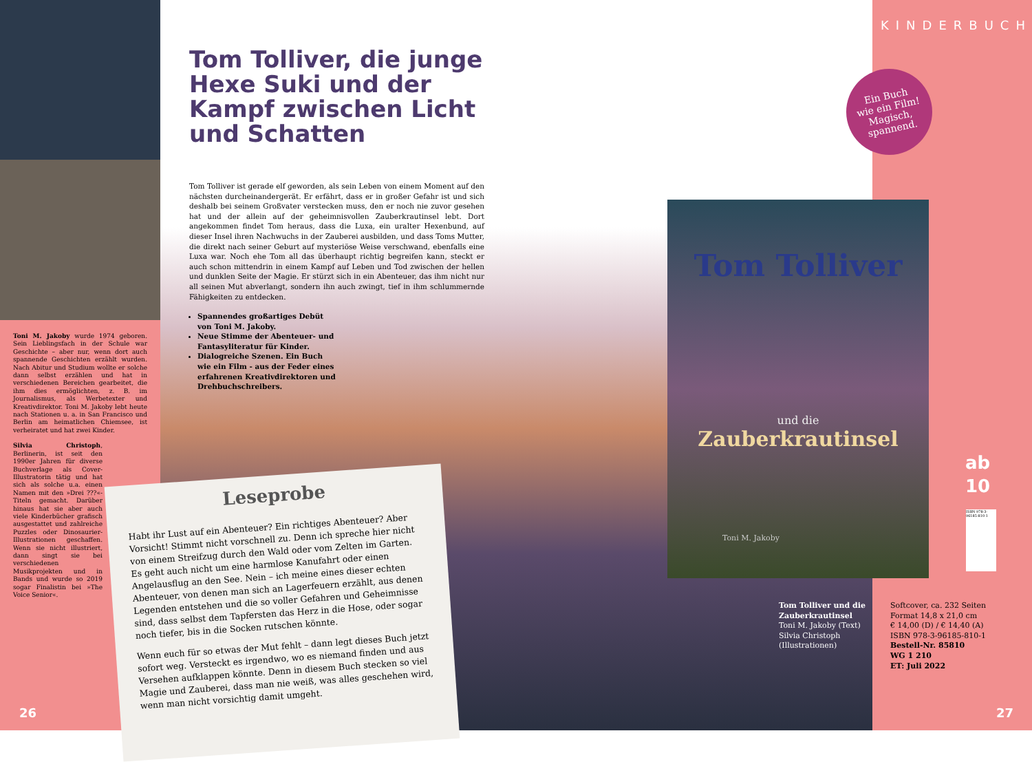KINDERBUCH
Tom Tolliver, die junge Hexe Suki und der Kampf zwischen Licht und Schatten
Tom Tolliver ist gerade elf geworden, als sein Leben von einem Moment auf den nächsten durcheinandergerät. Er erfährt, dass er in großer Gefahr ist und sich deshalb bei seinem Großvater verstecken muss, den er noch nie zuvor gesehen hat und der allein auf der geheimnisvollen Zauberkrautinsel lebt. Dort angekommen findet Tom heraus, dass die Luxa, ein uralter Hexenbund, auf dieser Insel ihren Nachwuchs in der Zauberei ausbilden, und dass Toms Mutter, die direkt nach seiner Geburt auf mysteriöse Weise verschwand, ebenfalls eine Luxa war. Noch ehe Tom all das überhaupt richtig begreifen kann, steckt er auch schon mittendrin in einem Kampf auf Leben und Tod zwischen der hellen und dunklen Seite der Magie. Er stürzt sich in ein Abenteuer, das ihm nicht nur all seinen Mut abverlangt, sondern ihn auch zwingt, tief in ihm schlummernde Fähigkeiten zu entdecken.
Spannendes großartiges Debüt von Toni M. Jakoby.
Neue Stimme der Abenteuer- und Fantasyliteratur für Kinder.
Dialogreiche Szenen. Ein Buch wie ein Film - aus der Feder eines erfahrenen Kreativdirektoren und Drehbuchschreibers.
Toni M. Jakoby wurde 1974 geboren. Sein Lieblingsfach in der Schule war Geschichte – aber nur, wenn dort auch spannende Geschichten erzählt wurden. Nach Abitur und Studium wollte er solche dann selbst erzählen und hat in verschiedenen Bereichen gearbeitet, die ihm dies ermöglichten, z. B. im Journalismus, als Werbetexter und Kreativdirektor. Toni M. Jakoby lebt heute nach Stationen u. a. in San Francisco und Berlin am heimatlichen Chiemsee, ist verheiratet und hat zwei Kinder.
Silvia Christoph, Berlinerin, ist seit den 1990er Jahren für diverse Buchverlage als Cover-Illustratorin tätig und hat sich als solche u.a. einen Namen mit den »Drei ???«-Titeln gemacht. Darüber hinaus hat sie aber auch viele Kinderbücher grafisch ausgestattet und zahlreiche Puzzles oder Dinosaurier-Illustrationen geschaffen. Wenn sie nicht illustriert, dann singt sie bei verschiedenen Musikprojekten und in Bands und wurde so 2019 sogar Finalistin bei »The Voice Senior«.
Leseprobe
Habt ihr Lust auf ein Abenteuer? Ein richtiges Abenteuer? Aber Vorsicht! Stimmt nicht vorschnell zu. Denn ich spreche hier nicht von einem Streifzug durch den Wald oder vom Zelten im Garten. Es geht auch nicht um eine harmlose Kanufahrt oder einen Angelausflug an den See. Nein – ich meine eines dieser echten Abenteuer, von denen man sich an Lagerfeuern erzählt, aus denen Legenden entstehen und die so voller Gefahren und Geheimnisse sind, dass selbst dem Tapfersten das Herz in die Hose, oder sogar noch tiefer, bis in die Socken rutschen könnte.
Wenn euch für so etwas der Mut fehlt – dann legt dieses Buch jetzt sofort weg. Versteckt es irgendwo, wo es niemand finden und aus Versehen aufklappen könnte. Denn in diesem Buch stecken so viel Magie und Zauberei, dass man nie weiß, was alles geschehen wird, wenn man nicht vorsichtig damit umgeht.
Tom Tolliver
und die
Zauberkrautinsel
Toni M. Jakoby
Ein Buch
wie ein Film!
Magisch,
spannend.
ab
10
ISBN 978-3-96185-810-1
Tom Tolliver und die
Zauberkrautinsel
Toni M. Jakoby (Text)
Silvia Christoph
(Illustrationen)
Softcover, ca. 232 Seiten
Format 14,8 x 21,0 cm
€ 14,00 (D) / € 14,40 (A)
ISBN 978-3-96185-810-1
Bestell-Nr. 85810
WG 1 210
ET: Juli 2022
26 27